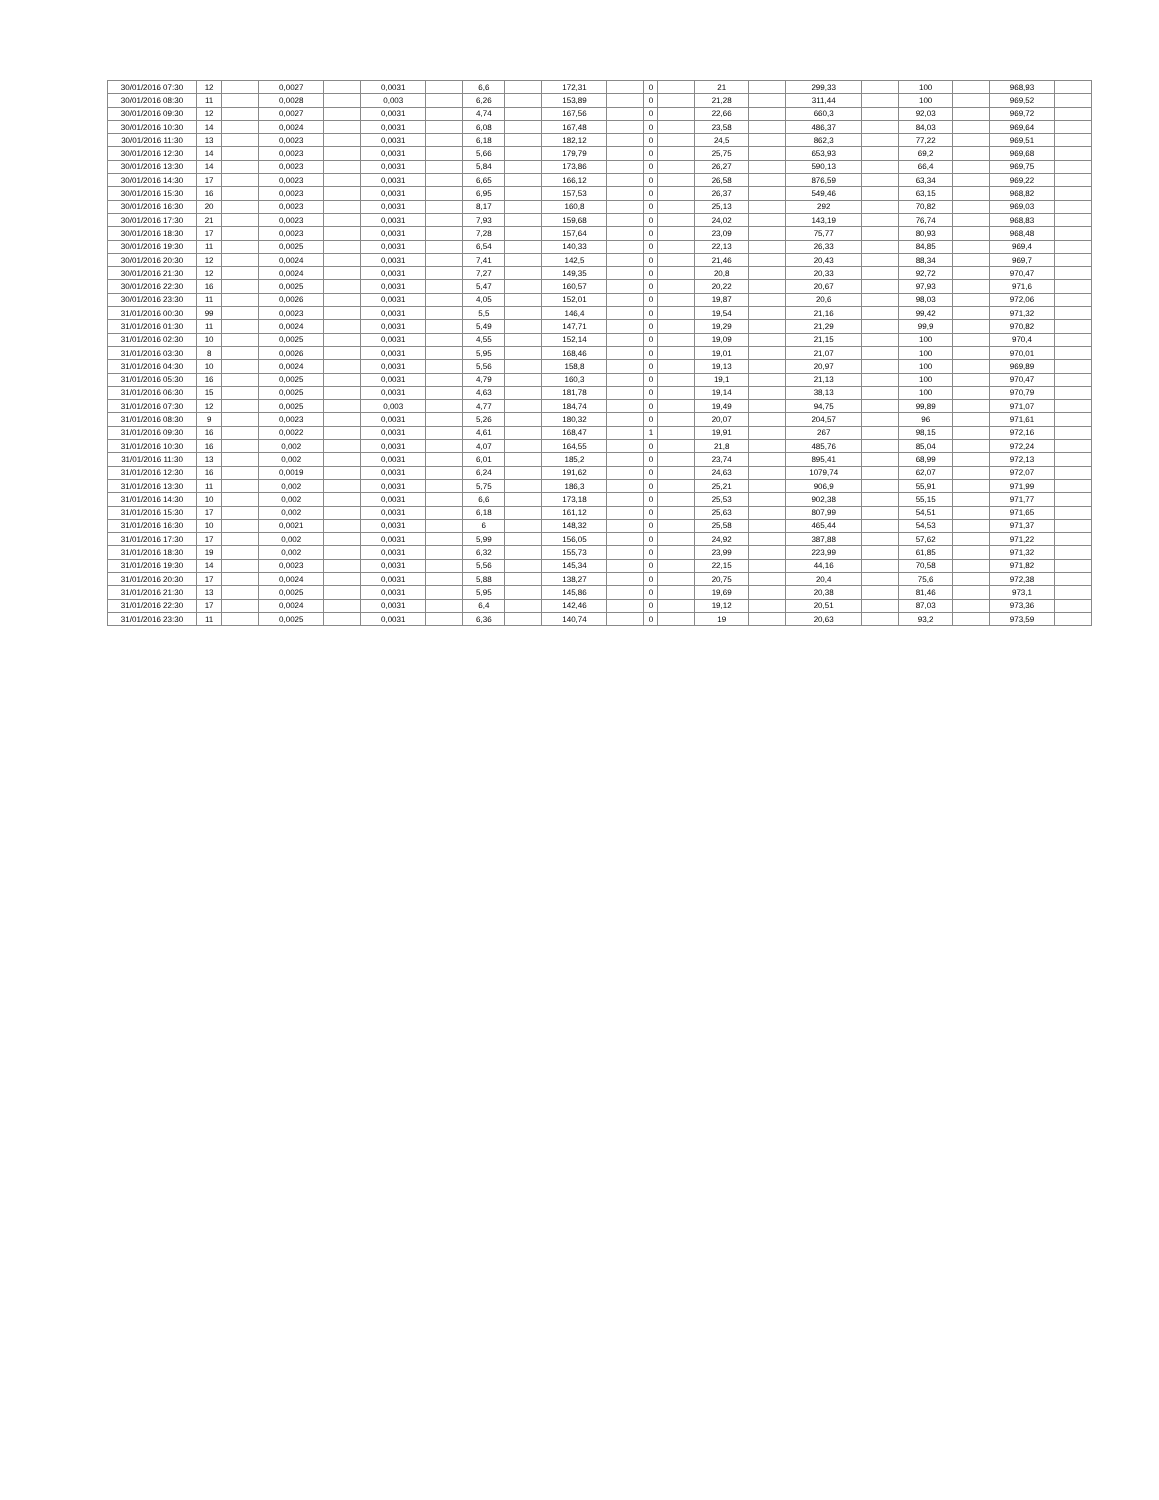| 30/01/2016 07:30 | 12 | | 0,0027 | | 0,0031 | | 6,6 | | 172,31 | | 0 | | 21 | | 299,33 | | 100 | | 968,93 | |
| 30/01/2016 08:30 | 11 | | 0,0028 | | 0,003 | | 6,26 | | 153,89 | | 0 | | 21,28 | | 311,44 | | 100 | | 969,52 | |
| 30/01/2016 09:30 | 12 | | 0,0027 | | 0,0031 | | 4,74 | | 167,56 | | 0 | | 22,66 | | 660,3 | | 92,03 | | 969,72 | |
| 30/01/2016 10:30 | 14 | | 0,0024 | | 0,0031 | | 6,08 | | 167,48 | | 0 | | 23,58 | | 486,37 | | 84,03 | | 969,64 | |
| 30/01/2016 11:30 | 13 | | 0,0023 | | 0,0031 | | 6,18 | | 182,12 | | 0 | | 24,5 | | 862,3 | | 77,22 | | 969,51 | |
| 30/01/2016 12:30 | 14 | | 0,0023 | | 0,0031 | | 5,66 | | 179,79 | | 0 | | 25,75 | | 653,93 | | 69,2 | | 969,68 | |
| 30/01/2016 13:30 | 14 | | 0,0023 | | 0,0031 | | 5,84 | | 173,86 | | 0 | | 26,27 | | 590,13 | | 66,4 | | 969,75 | |
| 30/01/2016 14:30 | 17 | | 0,0023 | | 0,0031 | | 6,65 | | 166,12 | | 0 | | 26,58 | | 876,59 | | 63,34 | | 969,22 | |
| 30/01/2016 15:30 | 16 | | 0,0023 | | 0,0031 | | 6,95 | | 157,53 | | 0 | | 26,37 | | 549,46 | | 63,15 | | 968,82 | |
| 30/01/2016 16:30 | 20 | | 0,0023 | | 0,0031 | | 8,17 | | 160,8 | | 0 | | 25,13 | | 292 | | 70,82 | | 969,03 | |
| 30/01/2016 17:30 | 21 | | 0,0023 | | 0,0031 | | 7,93 | | 159,68 | | 0 | | 24,02 | | 143,19 | | 76,74 | | 968,83 | |
| 30/01/2016 18:30 | 17 | | 0,0023 | | 0,0031 | | 7,28 | | 157,64 | | 0 | | 23,09 | | 75,77 | | 80,93 | | 968,48 | |
| 30/01/2016 19:30 | 11 | | 0,0025 | | 0,0031 | | 6,54 | | 140,33 | | 0 | | 22,13 | | 26,33 | | 84,85 | | 969,4 | |
| 30/01/2016 20:30 | 12 | | 0,0024 | | 0,0031 | | 7,41 | | 142,5 | | 0 | | 21,46 | | 20,43 | | 88,34 | | 969,7 | |
| 30/01/2016 21:30 | 12 | | 0,0024 | | 0,0031 | | 7,27 | | 149,35 | | 0 | | 20,8 | | 20,33 | | 92,72 | | 970,47 | |
| 30/01/2016 22:30 | 16 | | 0,0025 | | 0,0031 | | 5,47 | | 160,57 | | 0 | | 20,22 | | 20,67 | | 97,93 | | 971,6 | |
| 30/01/2016 23:30 | 11 | | 0,0026 | | 0,0031 | | 4,05 | | 152,01 | | 0 | | 19,87 | | 20,6 | | 98,03 | | 972,06 | |
| 31/01/2016 00:30 | 99 | | 0,0023 | | 0,0031 | | 5,5 | | 146,4 | | 0 | | 19,54 | | 21,16 | | 99,42 | | 971,32 | |
| 31/01/2016 01:30 | 11 | | 0,0024 | | 0,0031 | | 5,49 | | 147,71 | | 0 | | 19,29 | | 21,29 | | 99,9 | | 970,82 | |
| 31/01/2016 02:30 | 10 | | 0,0025 | | 0,0031 | | 4,55 | | 152,14 | | 0 | | 19,09 | | 21,15 | | 100 | | 970,4 | |
| 31/01/2016 03:30 | 8 | | 0,0026 | | 0,0031 | | 5,95 | | 168,46 | | 0 | | 19,01 | | 21,07 | | 100 | | 970,01 | |
| 31/01/2016 04:30 | 10 | | 0,0024 | | 0,0031 | | 5,56 | | 158,8 | | 0 | | 19,13 | | 20,97 | | 100 | | 969,89 | |
| 31/01/2016 05:30 | 16 | | 0,0025 | | 0,0031 | | 4,79 | | 160,3 | | 0 | | 19,1 | | 21,13 | | 100 | | 970,47 | |
| 31/01/2016 06:30 | 15 | | 0,0025 | | 0,0031 | | 4,63 | | 181,78 | | 0 | | 19,14 | | 38,13 | | 100 | | 970,79 | |
| 31/01/2016 07:30 | 12 | | 0,0025 | | 0,003 | | 4,77 | | 184,74 | | 0 | | 19,49 | | 94,75 | | 99,89 | | 971,07 | |
| 31/01/2016 08:30 | 9 | | 0,0023 | | 0,0031 | | 5,26 | | 180,32 | | 0 | | 20,07 | | 204,57 | | 96 | | 971,61 | |
| 31/01/2016 09:30 | 16 | | 0,0022 | | 0,0031 | | 4,61 | | 168,47 | | 1 | | 19,91 | | 267 | | 98,15 | | 972,16 | |
| 31/01/2016 10:30 | 16 | | 0,002 | | 0,0031 | | 4,07 | | 164,55 | | 0 | | 21,8 | | 485,76 | | 85,04 | | 972,24 | |
| 31/01/2016 11:30 | 13 | | 0,002 | | 0,0031 | | 6,01 | | 185,2 | | 0 | | 23,74 | | 895,41 | | 68,99 | | 972,13 | |
| 31/01/2016 12:30 | 16 | | 0,0019 | | 0,0031 | | 6,24 | | 191,62 | | 0 | | 24,63 | | 1079,74 | | 62,07 | | 972,07 | |
| 31/01/2016 13:30 | 11 | | 0,002 | | 0,0031 | | 5,75 | | 186,3 | | 0 | | 25,21 | | 906,9 | | 55,91 | | 971,99 | |
| 31/01/2016 14:30 | 10 | | 0,002 | | 0,0031 | | 6,6 | | 173,18 | | 0 | | 25,53 | | 902,38 | | 55,15 | | 971,77 | |
| 31/01/2016 15:30 | 17 | | 0,002 | | 0,0031 | | 6,18 | | 161,12 | | 0 | | 25,63 | | 807,99 | | 54,51 | | 971,65 | |
| 31/01/2016 16:30 | 10 | | 0,0021 | | 0,0031 | | 6 | | 148,32 | | 0 | | 25,58 | | 465,44 | | 54,53 | | 971,37 | |
| 31/01/2016 17:30 | 17 | | 0,002 | | 0,0031 | | 5,99 | | 156,05 | | 0 | | 24,92 | | 387,88 | | 57,62 | | 971,22 | |
| 31/01/2016 18:30 | 19 | | 0,002 | | 0,0031 | | 6,32 | | 155,73 | | 0 | | 23,99 | | 223,99 | | 61,85 | | 971,32 | |
| 31/01/2016 19:30 | 14 | | 0,0023 | | 0,0031 | | 5,56 | | 145,34 | | 0 | | 22,15 | | 44,16 | | 70,58 | | 971,82 | |
| 31/01/2016 20:30 | 17 | | 0,0024 | | 0,0031 | | 5,88 | | 138,27 | | 0 | | 20,75 | | 20,4 | | 75,6 | | 972,38 | |
| 31/01/2016 21:30 | 13 | | 0,0025 | | 0,0031 | | 5,95 | | 145,86 | | 0 | | 19,69 | | 20,38 | | 81,46 | | 973,1 | |
| 31/01/2016 22:30 | 17 | | 0,0024 | | 0,0031 | | 6,4 | | 142,46 | | 0 | | 19,12 | | 20,51 | | 87,03 | | 973,36 | |
| 31/01/2016 23:30 | 11 | | 0,0025 | | 0,0031 | | 6,36 | | 140,74 | | 0 | | 19 | | 20,63 | | 93,2 | | 973,59 | |